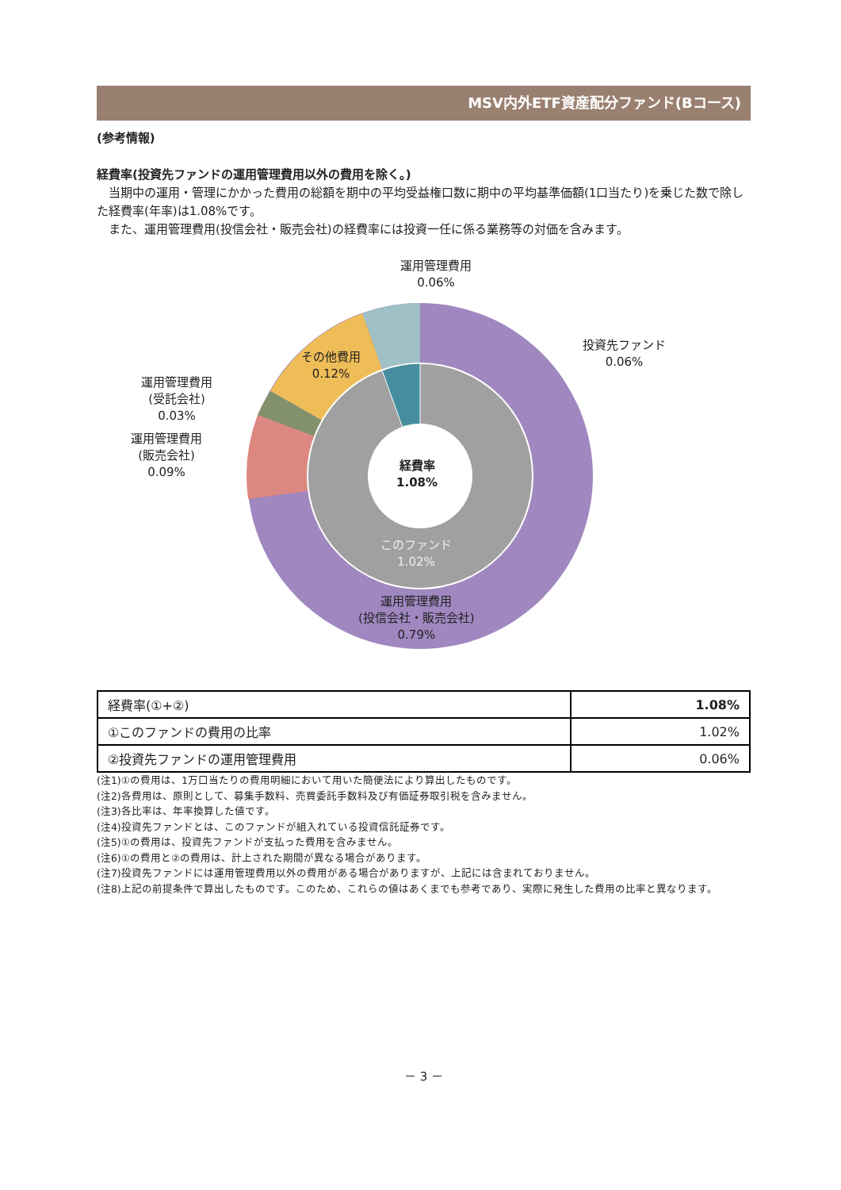MSV内外ETF資産配分ファンド(Bコース)
(参考情報)
経費率(投資先ファンドの運用管理費用以外の費用を除く。)
　当期中の運用・管理にかかった費用の総額を期中の平均受益権口数に期中の平均基準価額(1口当たり)を乗じた数で除した経費率(年率)は1.08%です。
　また、運用管理費用(投信会社・販売会社)の経費率には投資一任に係る業務等の対価を含みます。
運用管理費用
0.06%
投資先ファンド
0.06%
その他費用
0.12%
運用管理費用
(受託会社)
0.03%
運用管理費用
(販売会社)
0.09%
経費率
1.08%
このファンド
1.02%
運用管理費用
(投信会社・販売会社)
0.79%
| 経費率(①+②) | 1.08% |
| ①このファンドの費用の比率 | 1.02% |
| ②投資先ファンドの運用管理費用 | 0.06% |
(注1)①の費用は、1万口当たりの費用明細において用いた簡便法により算出したものです。
(注2)各費用は、原則として、募集手数料、売買委託手数料及び有価証券取引税を含みません。
(注3)各比率は、年率換算した値です。
(注4)投資先ファンドとは、このファンドが組入れている投資信託証券です。
(注5)①の費用は、投資先ファンドが支払った費用を含みません。
(注6)①の費用と②の費用は、計上された期間が異なる場合があります。
(注7)投資先ファンドには運用管理費用以外の費用がある場合がありますが、上記には含まれておりません。
(注8)上記の前提条件で算出したものです。このため、これらの値はあくまでも参考であり、実際に発生した費用の比率と異なります。
－ 3 －